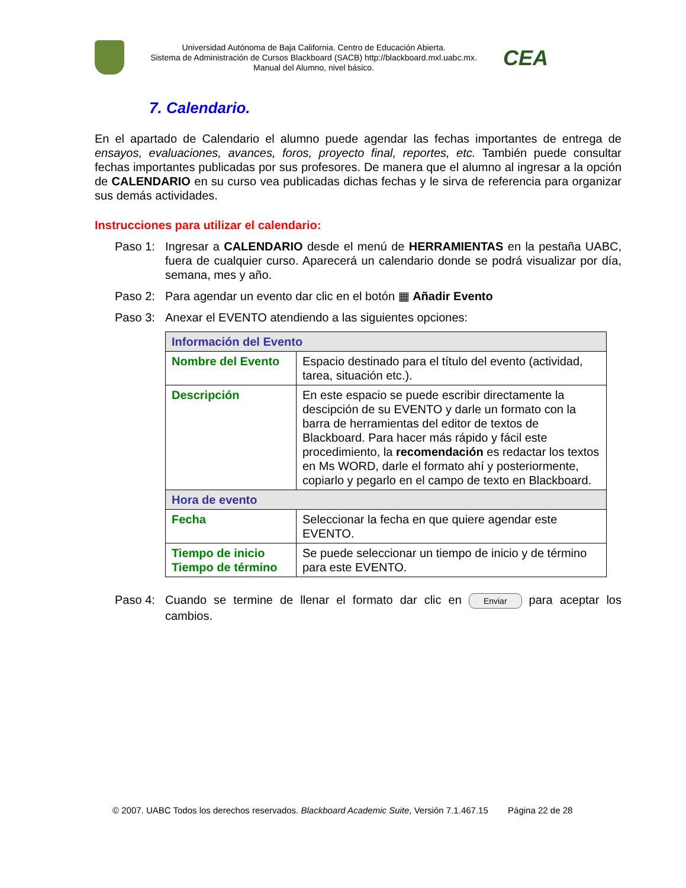Universidad Autónoma de Baja California. Centro de Educación Abierta.
Sistema de Administración de Cursos Blackboard (SACB) http://blackboard.mxl.uabc.mx.
Manual del Alumno, nivel básico.
CEA
7. Calendario.
En el apartado de Calendario el alumno puede agendar las fechas importantes de entrega de ensayos, evaluaciones, avances, foros, proyecto final, reportes, etc. También puede consultar fechas importantes publicadas por sus profesores. De manera que el alumno al ingresar a la opción de CALENDARIO en su curso vea publicadas dichas fechas y le sirva de referencia para organizar sus demás actividades.
Instrucciones para utilizar el calendario:
Paso 1: Ingresar a CALENDARIO desde el menú de HERRAMIENTAS en la pestaña UABC, fuera de cualquier curso. Aparecerá un calendario donde se podrá visualizar por día, semana, mes y año.
Paso 2: Para agendar un evento dar clic en el botón ▦ Añadir Evento
Paso 3: Anexar el EVENTO atendiendo a las siguientes opciones:
| Información del Evento | |
| Nombre del Evento | Espacio destinado para el título del evento (actividad, tarea, situación etc.). |
| Descripción | En este espacio se puede escribir directamente la descipción de su EVENTO y darle un formato con la barra de herramientas del editor de textos de Blackboard. Para hacer más rápido y fácil este procedimiento, la recomendación es redactar los textos en Ms WORD, darle el formato ahí y posteriormente, copiarlo y pegarlo en el campo de texto en Blackboard. |
| Hora de evento | |
| Fecha | Seleccionar la fecha en que quiere agendar este EVENTO. |
| Tiempo de inicio Tiempo de término | Se puede seleccionar un tiempo de inicio y de término para este EVENTO. |
Paso 4: Cuando se termine de llenar el formato dar clic en Enviar para aceptar los cambios.
© 2007. UABC Todos los derechos reservados. Blackboard Academic Suite, Versión 7.1.467.15 Página 22 de 28